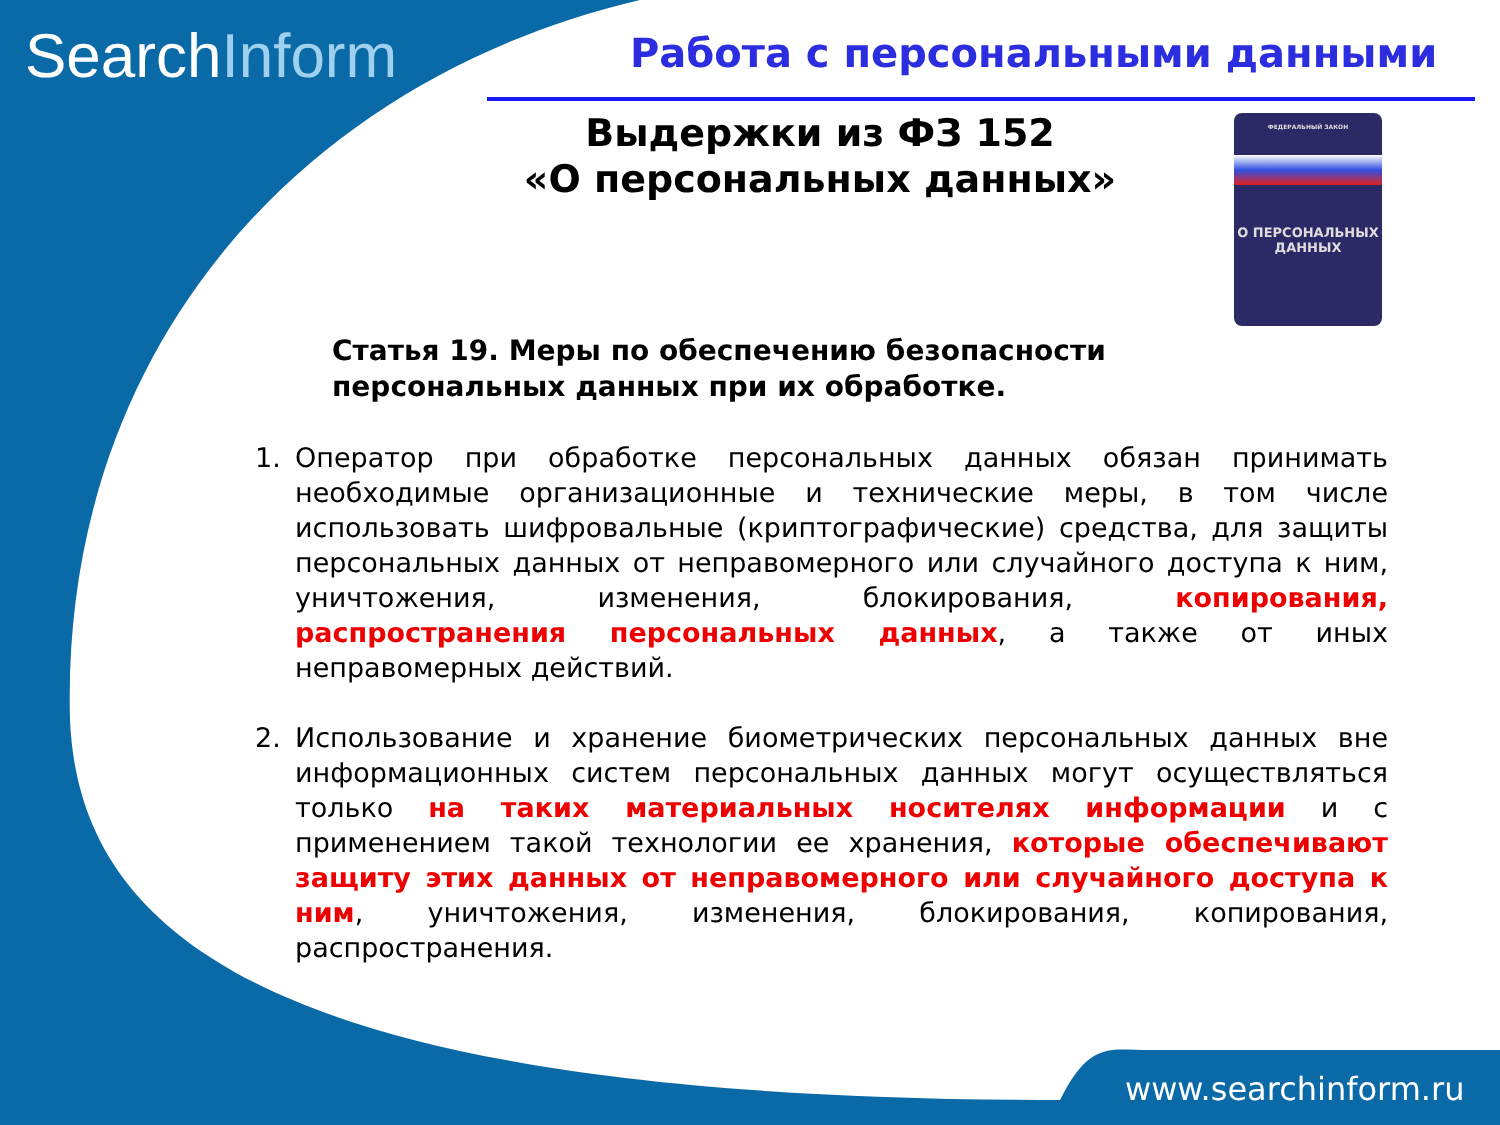SearchInform Работа с персональными данными
Выдержки из ФЗ 152
«О персональных данных»
ФЕДЕРАЛЬНЫЙ ЗАКОН
О ПЕРСОНАЛЬНЫХ
ДАННЫХ
Статья 19. Меры по обеспечению безопасности
персональных данных при их обработке.
1. Оператор при обработке персональных данных обязан принимать необходимые организационные и технические меры, в том числе использовать шифровальные (криптографические) средства, для защиты персональных данных от неправомерного или случайного доступа к ним, уничтожения, изменения, блокирования, копирования, распространения персональных данных, а также от иных неправомерных действий.
2. Использование и хранение биометрических персональных данных вне информационных систем персональных данных могут осуществляться только на таких материальных носителях информации и с применением такой технологии ее хранения, которые обеспечивают защиту этих данных от неправомерного или случайного доступа к ним, уничтожения, изменения, блокирования, копирования, распространения.
www.searchinform.ru